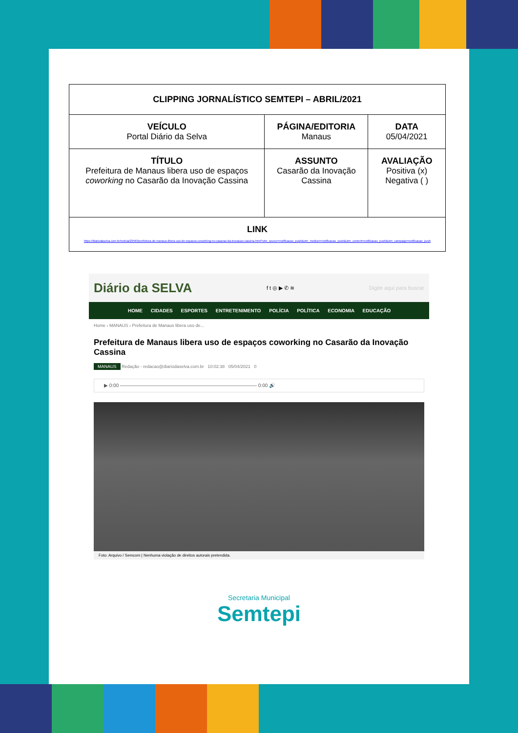| CLIPPING JORNALÍSTICO SEMTEPI – ABRIL/2021 | | |
| VEÍCULO Portal Diário da Selva | PÁGINA/EDITORIA Manaus | DATA 05/04/2021 |
| TÍTULO Prefeitura de Manaus libera uso de espaços coworking no Casarão da Inovação Cassina | ASSUNTO Casarão da Inovação Cassina | AVALIAÇÃO Positiva (x) Negativa ( ) |
| LINK https://diariodaselva.com.br/noticia/22563/prefeitura-de-manaus-libera-uso-de-espacos-coworking-no-casarao-da-inovacao-cassina.html?utm_source=notificacao_push&utm_medium=notificacao_push&utm_content=notificacao_push&utm_campaign=notificacao_push | | |
Diário da SELVA f t ◎ ▶ ✆ ≋ Digite aqui para buscar
HOME CIDADES ESPORTES ENTRETENIMENTO POLÍCIA POLÍTICA ECONOMIA EDUCAÇÃO
Home › MANAUS › Prefeitura de Manaus libera uso de...
Prefeitura de Manaus libera uso de espaços coworking no Casarão da Inovação Cassina
MANAUS Redação - redacao@diariodaselva.com.br 10:02:38 05/04/2021 0
▶ 0:00 ———————————————————————————— 0:00 🔊
Foto: Arquivo / Semcom | Nenhuma violação de direitos autorais pretendida.
Secretaria Municipal
Semtepi